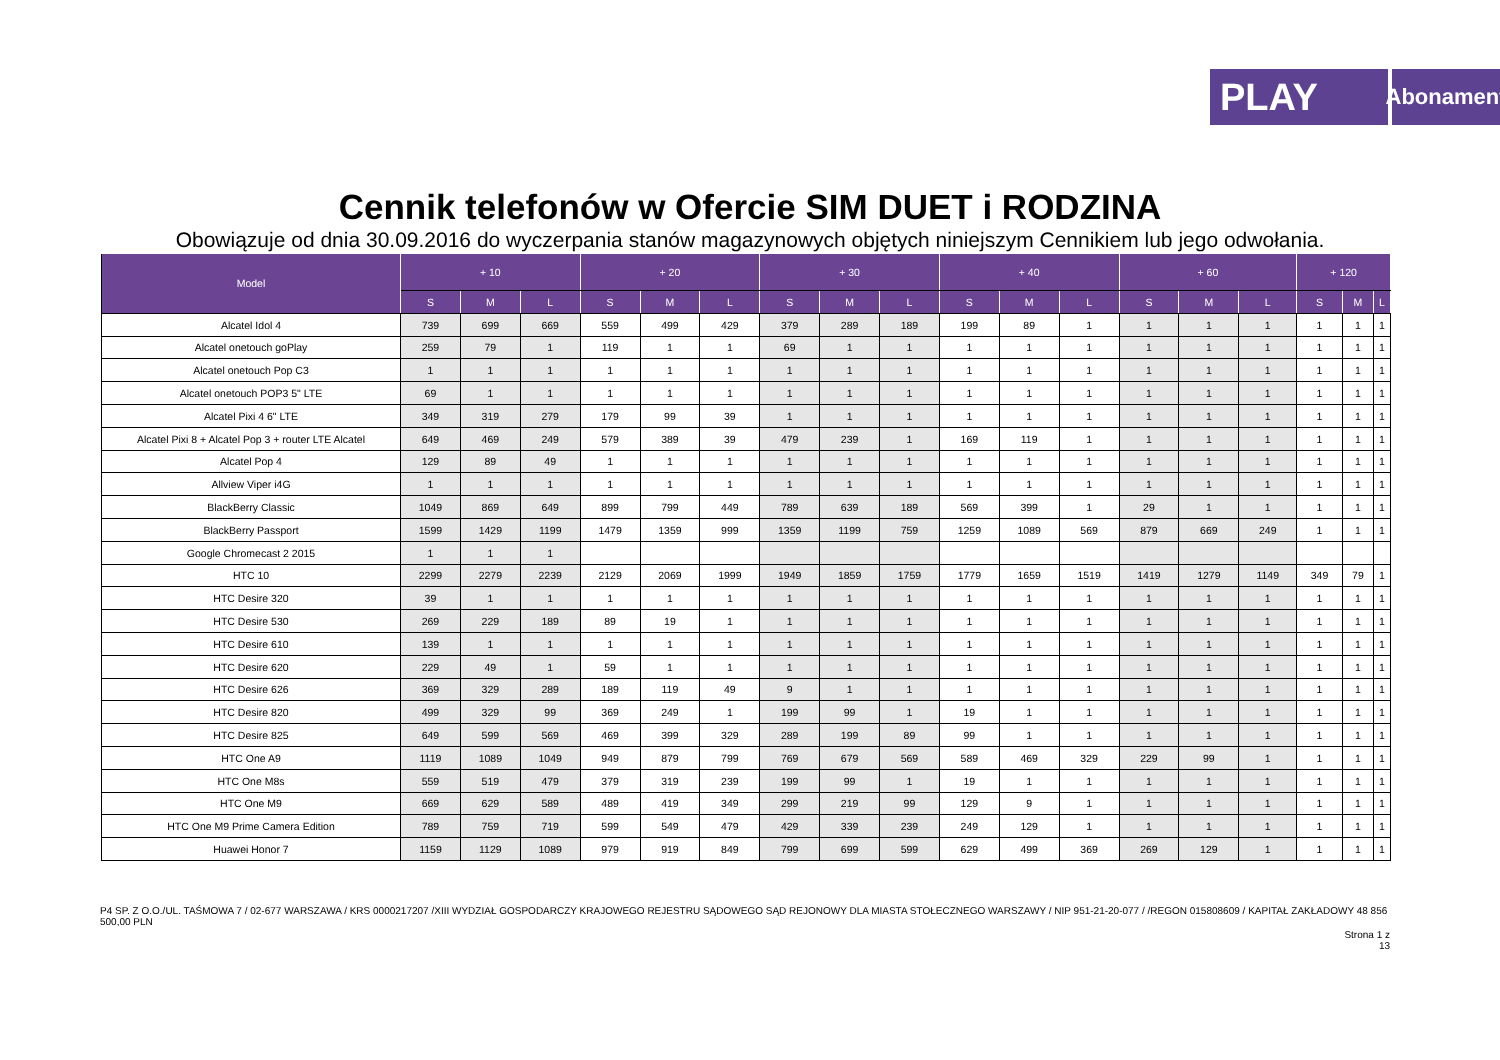PLAY
Abonament
Cennik telefonów w Ofercie SIM DUET i RODZINA
Obowiązuje od dnia 30.09.2016 do wyczerpania stanów magazynowych objętych niniejszym Cennikiem lub jego odwołania.
| Model | + 10 | | | + 20 | | | + 30 | | | + 40 | | | + 60 | | | + 120 | | |
| --- | --- | --- | --- | --- | --- | --- | --- | --- | --- | --- | --- | --- | --- | --- | --- | --- | --- | --- |
| | S | M | L | S | M | L | S | M | L | S | M | L | S | M | L | S | M | L |
| Alcatel Idol 4 | 739 | 699 | 669 | 559 | 499 | 429 | 379 | 289 | 189 | 199 | 89 | 1 | 1 | 1 | 1 | 1 | 1 | 1 |
| Alcatel onetouch goPlay | 259 | 79 | 1 | 119 | 1 | 1 | 69 | 1 | 1 | 1 | 1 | 1 | 1 | 1 | 1 | 1 | 1 | 1 |
| Alcatel onetouch Pop C3 | 1 | 1 | 1 | 1 | 1 | 1 | 1 | 1 | 1 | 1 | 1 | 1 | 1 | 1 | 1 | 1 | 1 | 1 |
| Alcatel onetouch POP3 5" LTE | 69 | 1 | 1 | 1 | 1 | 1 | 1 | 1 | 1 | 1 | 1 | 1 | 1 | 1 | 1 | 1 | 1 | 1 |
| Alcatel Pixi 4 6" LTE | 349 | 319 | 279 | 179 | 99 | 39 | 1 | 1 | 1 | 1 | 1 | 1 | 1 | 1 | 1 | 1 | 1 | 1 |
| Alcatel Pixi 8 + Alcatel Pop 3 + router LTE Alcatel | 649 | 469 | 249 | 579 | 389 | 39 | 479 | 239 | 1 | 169 | 119 | 1 | 1 | 1 | 1 | 1 | 1 | 1 |
| Alcatel Pop 4 | 129 | 89 | 49 | 1 | 1 | 1 | 1 | 1 | 1 | 1 | 1 | 1 | 1 | 1 | 1 | 1 | 1 | 1 |
| Allview Viper i4G | 1 | 1 | 1 | 1 | 1 | 1 | 1 | 1 | 1 | 1 | 1 | 1 | 1 | 1 | 1 | 1 | 1 | 1 |
| BlackBerry Classic | 1049 | 869 | 649 | 899 | 799 | 449 | 789 | 639 | 189 | 569 | 399 | 1 | 29 | 1 | 1 | 1 | 1 | 1 |
| BlackBerry Passport | 1599 | 1429 | 1199 | 1479 | 1359 | 999 | 1359 | 1199 | 759 | 1259 | 1089 | 569 | 879 | 669 | 249 | 1 | 1 | 1 |
| Google Chromecast 2 2015 | 1 | 1 | 1 | | | | | | | | | | | | | | | |
| HTC 10 | 2299 | 2279 | 2239 | 2129 | 2069 | 1999 | 1949 | 1859 | 1759 | 1779 | 1659 | 1519 | 1419 | 1279 | 1149 | 349 | 79 | 1 |
| HTC Desire 320 | 39 | 1 | 1 | 1 | 1 | 1 | 1 | 1 | 1 | 1 | 1 | 1 | 1 | 1 | 1 | 1 | 1 | 1 |
| HTC Desire 530 | 269 | 229 | 189 | 89 | 19 | 1 | 1 | 1 | 1 | 1 | 1 | 1 | 1 | 1 | 1 | 1 | 1 | 1 |
| HTC Desire 610 | 139 | 1 | 1 | 1 | 1 | 1 | 1 | 1 | 1 | 1 | 1 | 1 | 1 | 1 | 1 | 1 | 1 | 1 |
| HTC Desire 620 | 229 | 49 | 1 | 59 | 1 | 1 | 1 | 1 | 1 | 1 | 1 | 1 | 1 | 1 | 1 | 1 | 1 | 1 |
| HTC Desire 626 | 369 | 329 | 289 | 189 | 119 | 49 | 9 | 1 | 1 | 1 | 1 | 1 | 1 | 1 | 1 | 1 | 1 | 1 |
| HTC Desire 820 | 499 | 329 | 99 | 369 | 249 | 1 | 199 | 99 | 1 | 19 | 1 | 1 | 1 | 1 | 1 | 1 | 1 | 1 |
| HTC Desire 825 | 649 | 599 | 569 | 469 | 399 | 329 | 289 | 199 | 89 | 99 | 1 | 1 | 1 | 1 | 1 | 1 | 1 | 1 |
| HTC One A9 | 1119 | 1089 | 1049 | 949 | 879 | 799 | 769 | 679 | 569 | 589 | 469 | 329 | 229 | 99 | 1 | 1 | 1 | 1 |
| HTC One M8s | 559 | 519 | 479 | 379 | 319 | 239 | 199 | 99 | 1 | 19 | 1 | 1 | 1 | 1 | 1 | 1 | 1 | 1 |
| HTC One M9 | 669 | 629 | 589 | 489 | 419 | 349 | 299 | 219 | 99 | 129 | 9 | 1 | 1 | 1 | 1 | 1 | 1 | 1 |
| HTC One M9 Prime Camera Edition | 789 | 759 | 719 | 599 | 549 | 479 | 429 | 339 | 239 | 249 | 129 | 1 | 1 | 1 | 1 | 1 | 1 | 1 |
| Huawei Honor 7 | 1159 | 1129 | 1089 | 979 | 919 | 849 | 799 | 699 | 599 | 629 | 499 | 369 | 269 | 129 | 1 | 1 | 1 | 1 |
P4 SP. Z O.O./UL. TAŚMOWA 7 / 02-677 WARSZAWA / KRS 0000217207 /XIII WYDZIAŁ GOSPODARCZY KRAJOWEGO REJESTRU SĄDOWEGO SĄD REJONOWY DLA MIASTA STOŁECZNEGO WARSZAWY / NIP 951-21-20-077 / /REGON 015808609 / KAPITAŁ ZAKŁADOWY 48 856 500,00 PLN
Strona 1 z
13